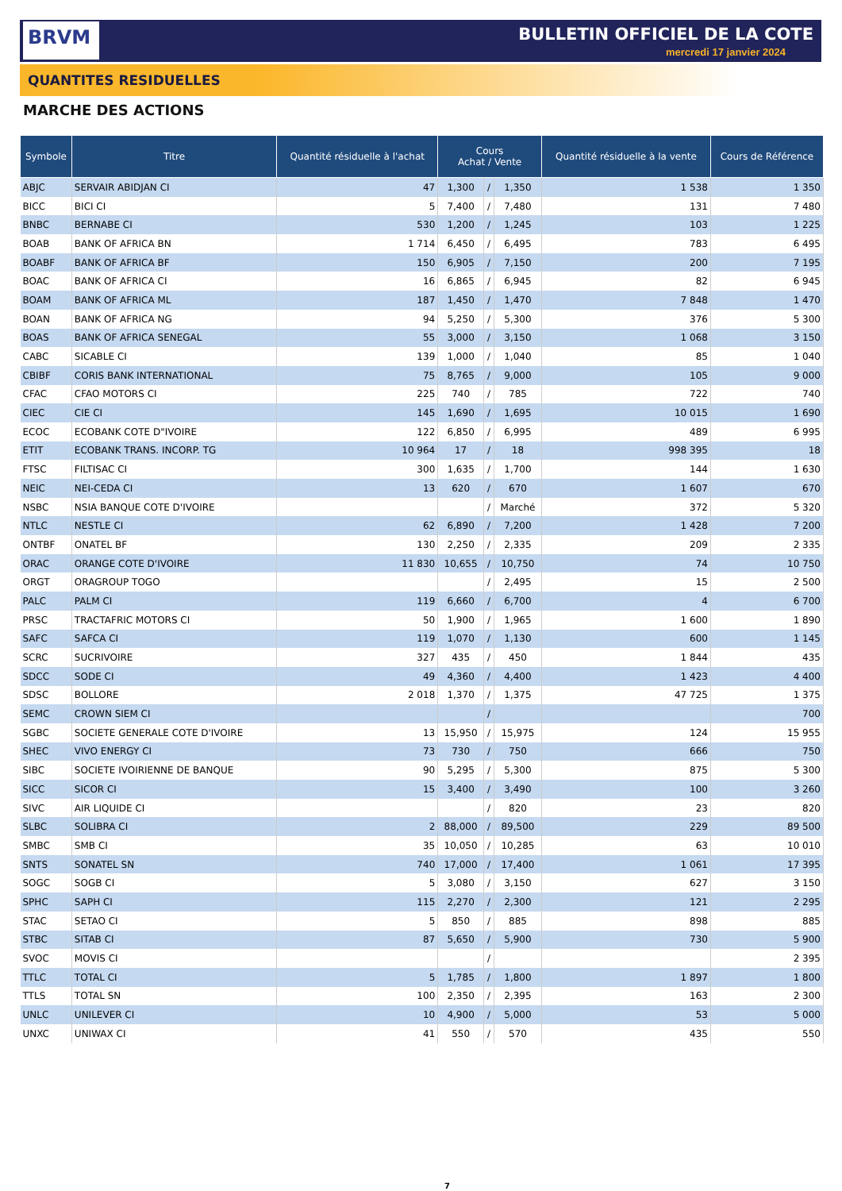BRVM BULLETIN OFFICIEL DE LA COTE
mercredi 17 janvier 2024
QUANTITES RESIDUELLES
MARCHE DES ACTIONS
| Symbole | Titre | Quantité résiduelle à l'achat | Cours Achat / Vente | | | Quantité résiduelle à la vente | Cours de Référence |
| --- | --- | --- | --- | --- | --- | --- | --- |
| ABJC | SERVAIR ABIDJAN CI | 47 | 1,300 | / | 1,350 | 1 538 | 1 350 |
| BICC | BICI CI | 5 | 7,400 | / | 7,480 | 131 | 7 480 |
| BNBC | BERNABE CI | 530 | 1,200 | / | 1,245 | 103 | 1 225 |
| BOAB | BANK OF AFRICA BN | 1 714 | 6,450 | / | 6,495 | 783 | 6 495 |
| BOABF | BANK OF AFRICA BF | 150 | 6,905 | / | 7,150 | 200 | 7 195 |
| BOAC | BANK OF AFRICA CI | 16 | 6,865 | / | 6,945 | 82 | 6 945 |
| BOAM | BANK OF AFRICA ML | 187 | 1,450 | / | 1,470 | 7 848 | 1 470 |
| BOAN | BANK OF AFRICA NG | 94 | 5,250 | / | 5,300 | 376 | 5 300 |
| BOAS | BANK OF AFRICA SENEGAL | 55 | 3,000 | / | 3,150 | 1 068 | 3 150 |
| CABC | SICABLE CI | 139 | 1,000 | / | 1,040 | 85 | 1 040 |
| CBIBF | CORIS BANK INTERNATIONAL | 75 | 8,765 | / | 9,000 | 105 | 9 000 |
| CFAC | CFAO MOTORS CI | 225 | 740 | / | 785 | 722 | 740 |
| CIEC | CIE CI | 145 | 1,690 | / | 1,695 | 10 015 | 1 690 |
| ECOC | ECOBANK COTE D"IVOIRE | 122 | 6,850 | / | 6,995 | 489 | 6 995 |
| ETIT | ECOBANK TRANS. INCORP. TG | 10 964 | 17 | / | 18 | 998 395 | 18 |
| FTSC | FILTISAC CI | 300 | 1,635 | / | 1,700 | 144 | 1 630 |
| NEIC | NEI-CEDA CI | 13 | 620 | / | 670 | 1 607 | 670 |
| NSBC | NSIA BANQUE COTE D'IVOIRE | | | / | Marché | 372 | 5 320 |
| NTLC | NESTLE CI | 62 | 6,890 | / | 7,200 | 1 428 | 7 200 |
| ONTBF | ONATEL BF | 130 | 2,250 | / | 2,335 | 209 | 2 335 |
| ORAC | ORANGE COTE D'IVOIRE | 11 830 | 10,655 | / | 10,750 | 74 | 10 750 |
| ORGT | ORAGROUP TOGO | | | / | 2,495 | 15 | 2 500 |
| PALC | PALM CI | 119 | 6,660 | / | 6,700 | 4 | 6 700 |
| PRSC | TRACTAFRIC MOTORS CI | 50 | 1,900 | / | 1,965 | 1 600 | 1 890 |
| SAFC | SAFCA CI | 119 | 1,070 | / | 1,130 | 600 | 1 145 |
| SCRC | SUCRIVOIRE | 327 | 435 | / | 450 | 1 844 | 435 |
| SDCC | SODE CI | 49 | 4,360 | / | 4,400 | 1 423 | 4 400 |
| SDSC | BOLLORE | 2 018 | 1,370 | / | 1,375 | 47 725 | 1 375 |
| SEMC | CROWN SIEM CI | | | / | | | 700 |
| SGBC | SOCIETE GENERALE COTE D'IVOIRE | 13 | 15,950 | / | 15,975 | 124 | 15 955 |
| SHEC | VIVO ENERGY CI | 73 | 730 | / | 750 | 666 | 750 |
| SIBC | SOCIETE IVOIRIENNE DE BANQUE | 90 | 5,295 | / | 5,300 | 875 | 5 300 |
| SICC | SICOR CI | 15 | 3,400 | / | 3,490 | 100 | 3 260 |
| SIVC | AIR LIQUIDE CI | | | / | 820 | 23 | 820 |
| SLBC | SOLIBRA CI | 2 | 88,000 | / | 89,500 | 229 | 89 500 |
| SMBC | SMB CI | 35 | 10,050 | / | 10,285 | 63 | 10 010 |
| SNTS | SONATEL SN | 740 | 17,000 | / | 17,400 | 1 061 | 17 395 |
| SOGC | SOGB CI | 5 | 3,080 | / | 3,150 | 627 | 3 150 |
| SPHC | SAPH CI | 115 | 2,270 | / | 2,300 | 121 | 2 295 |
| STAC | SETAO CI | 5 | 850 | / | 885 | 898 | 885 |
| STBC | SITAB CI | 87 | 5,650 | / | 5,900 | 730 | 5 900 |
| SVOC | MOVIS CI | | | / | | | 2 395 |
| TTLC | TOTAL CI | 5 | 1,785 | / | 1,800 | 1 897 | 1 800 |
| TTLS | TOTAL SN | 100 | 2,350 | / | 2,395 | 163 | 2 300 |
| UNLC | UNILEVER CI | 10 | 4,900 | / | 5,000 | 53 | 5 000 |
| UNXC | UNIWAX CI | 41 | 550 | / | 570 | 435 | 550 |
7